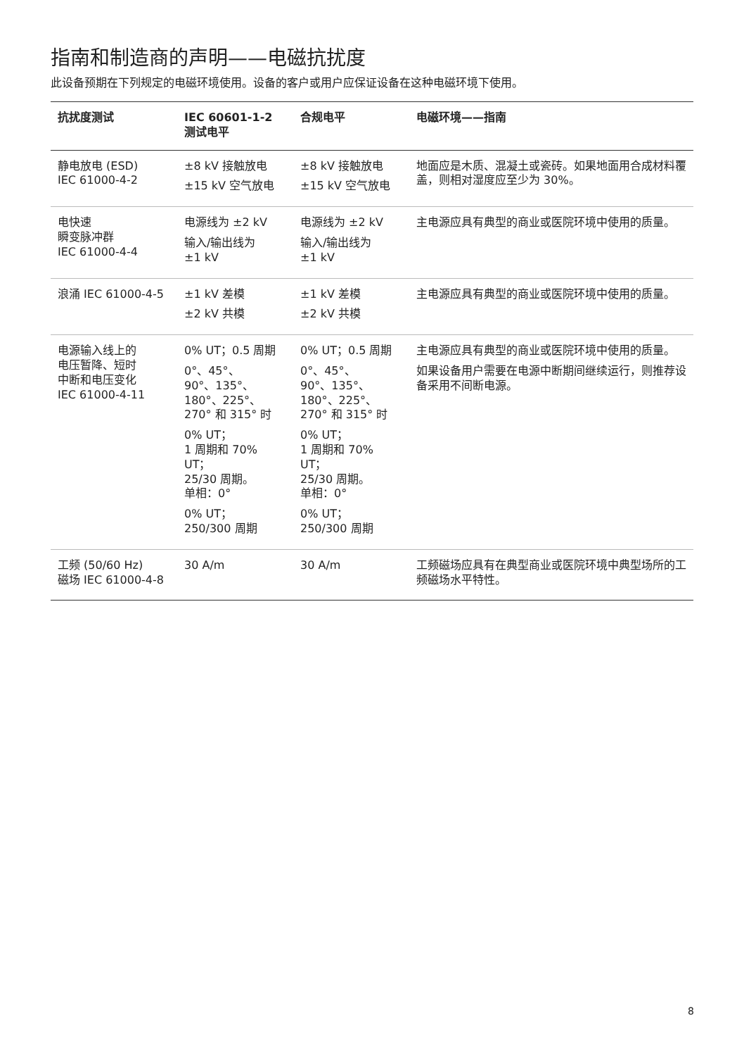指南和制造商的声明——电磁抗扰度
此设备预期在下列规定的电磁环境使用。设备的客户或用户应保证设备在这种电磁环境下使用。
| 抗扰度测试 | IEC 60601-1-2 测试电平 | 合规电平 | 电磁环境——指南 |
| --- | --- | --- | --- |
| 静电放电 (ESD) IEC 61000-4-2 | ±8 kV 接触放电 ±15 kV 空气放电 | ±8 kV 接触放电 ±15 kV 空气放电 | 地面应是木质、混凝土或瓷砖。如果地面用合成材料覆盖，则相对湿度应至少为 30%。 |
| 电快速 瞬变脉冲群 IEC 61000-4-4 | 电源线为 ±2 kV 输入/输出线为 ±1 kV | 电源线为 ±2 kV 输入/输出线为 ±1 kV | 主电源应具有典型的商业或医院环境中使用的质量。 |
| 浪涌 IEC 61000-4-5 | ±1 kV 差模 ±2 kV 共模 | ±1 kV 差模 ±2 kV 共模 | 主电源应具有典型的商业或医院环境中使用的质量。 |
| 电源输入线上的 电压暂降、短时 中断和电压变化 IEC 61000-4-11 | 0% UT；0.5 周期 0°、45°、 90°、135°、 180°、225°、 270° 和 315° 时 0% UT； 1 周期和 70% UT； 25/30 周期。 单相：0° 0% UT； 250/300 周期 | 0% UT；0.5 周期 0°、45°、 90°、135°、 180°、225°、 270° 和 315° 时 0% UT； 1 周期和 70% UT； 25/30 周期。 单相：0° 0% UT； 250/300 周期 | 主电源应具有典型的商业或医院环境中使用的质量。 如果设备用户需要在电源中断期间继续运行，则推荐设备采用不间断电源。 |
| 工频 (50/60 Hz) 磁场 IEC 61000-4-8 | 30 A/m | 30 A/m | 工频磁场应具有在典型商业或医院环境中典型场所的工频磁场水平特性。 |
8